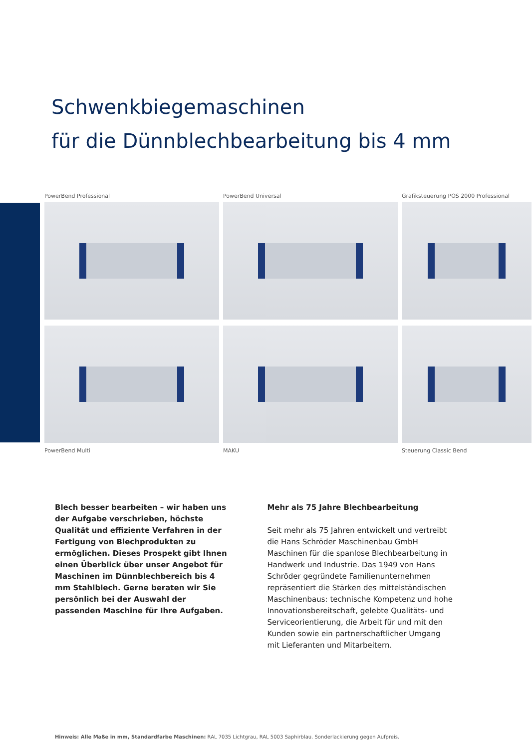Schwenkbiegemaschinen
für die Dünnblechbearbeitung bis 4 mm
PowerBend Professional PowerBend Universal Grafiksteuerung POS 2000 Professional
PowerBend Multi MAKU Steuerung Classic Bend
Blech besser bearbeiten – wir haben uns der Aufgabe verschrieben, höchste Qualität und effiziente Verfahren in der Fertigung von Blechprodukten zu ermöglichen. Dieses Prospekt gibt Ihnen einen Überblick über unser Angebot für Maschinen im Dünnblechbereich bis 4 mm Stahlblech. Gerne beraten wir Sie persönlich bei der Auswahl der passenden Maschine für Ihre Aufgaben.
Mehr als 75 Jahre Blechbearbeitung
Seit mehr als 75 Jahren entwickelt und vertreibt die Hans Schröder Maschinenbau GmbH Maschinen für die spanlose Blechbearbeitung in Handwerk und Industrie. Das 1949 von Hans Schröder gegründete Familienunternehmen repräsentiert die Stärken des mittelständischen Maschinenbaus: technische Kompetenz und hohe Innovationsbereitschaft, gelebte Qualitäts- und Serviceorientierung, die Arbeit für und mit den Kunden sowie ein partnerschaftlicher Umgang mit Lieferanten und Mitarbeitern.
Hinweis: Alle Maße in mm, Standardfarbe Maschinen: RAL 7035 Lichtgrau, RAL 5003 Saphirblau. Sonderlackierung gegen Aufpreis.